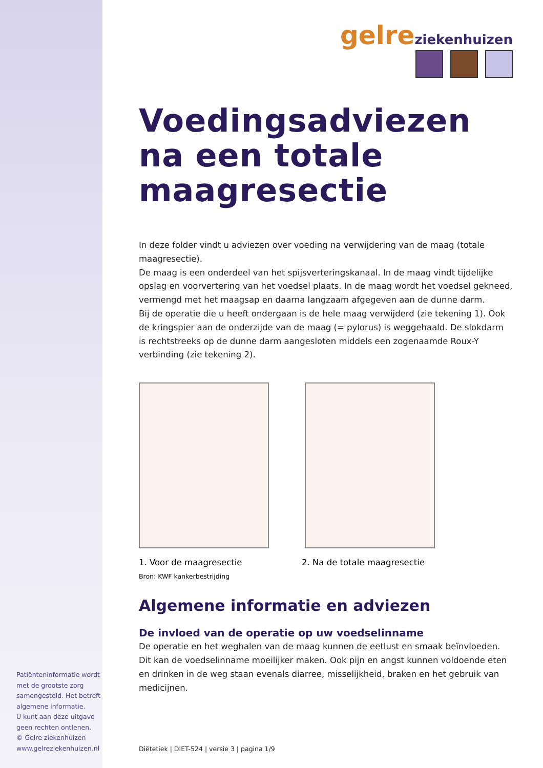gelre ziekenhuizen
Voedingsadviezen
na een totale
maagresectie
In deze folder vindt u adviezen over voeding na verwijdering van de maag (totale maagresectie).
De maag is een onderdeel van het spijsverteringskanaal. In de maag vindt tijdelijke opslag en voorvertering van het voedsel plaats. In de maag wordt het voedsel gekneed, vermengd met het maagsap en daarna langzaam afgegeven aan de dunne darm.
Bij de operatie die u heeft ondergaan is de hele maag verwijderd (zie tekening 1). Ook de kringspier aan de onderzijde van de maag (= pylorus) is weggehaald. De slokdarm is rechtstreeks op de dunne darm aangesloten middels een zogenaamde Roux-Y verbinding (zie tekening 2).
1. Voor de maagresectie 2. Na de totale maagresectie
Bron: KWF kankerbestrijding
Algemene informatie en adviezen
De invloed van de operatie op uw voedselinname
De operatie en het weghalen van de maag kunnen de eetlust en smaak beïnvloeden. Dit kan de voedselinname moeilijker maken. Ook pijn en angst kunnen voldoende eten en drinken in de weg staan evenals diarree, misselijkheid, braken en het gebruik van medicijnen.
Patiënteninformatie wordt met de grootste zorg samengesteld. Het betreft algemene informatie.
U kunt aan deze uitgave geen rechten ontlenen.
© Gelre ziekenhuizen
www.gelreziekenhuizen.nl
Diëtetiek | DIET-524 | versie 3 | pagina 1/9